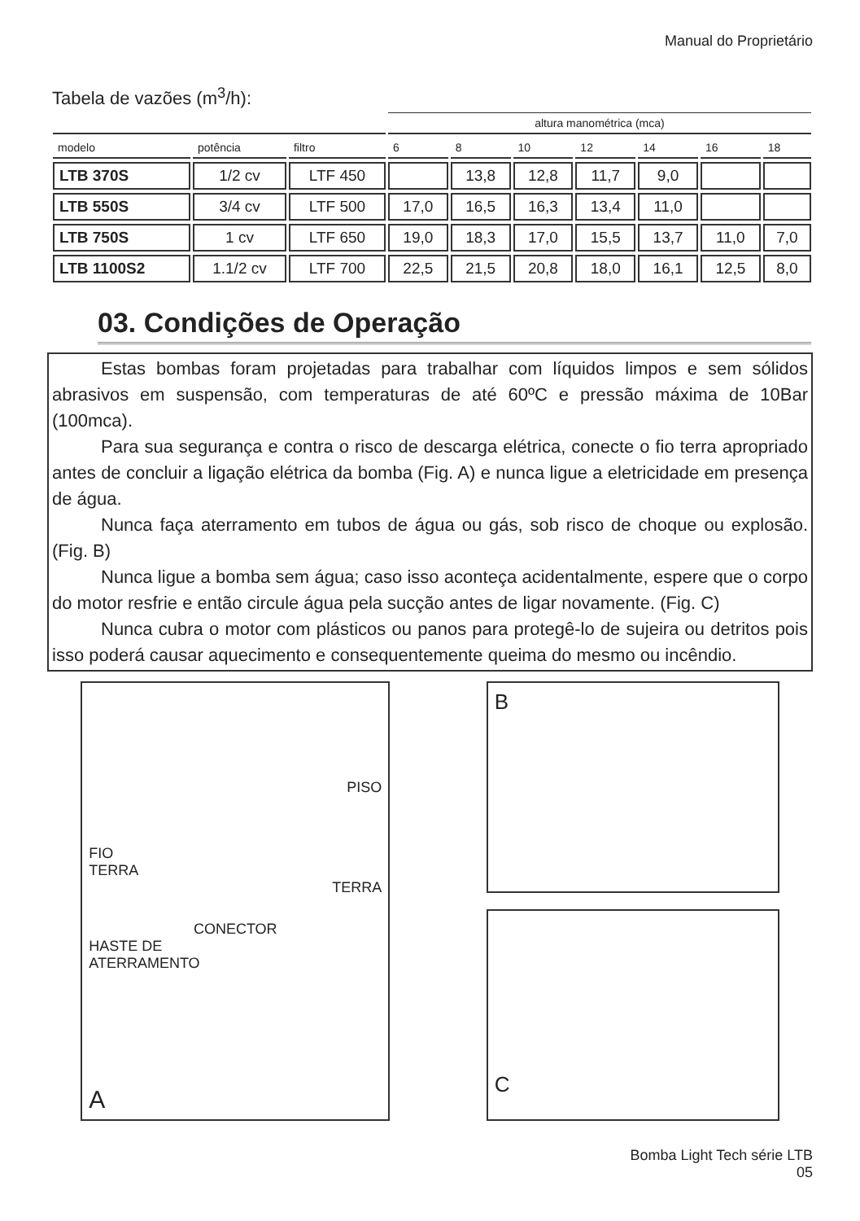Manual do Proprietário
Tabela de vazões (m<sup>3</sup>/h):
| | | | altura manométrica (mca) | | | | | | |
| --- | --- | --- | --- | --- | --- | --- | --- | --- | --- |
| modelo | potência | filtro | 6 | 8 | 10 | 12 | 14 | 16 | 18 |
| LTB 370S | 1/2 cv | LTF 450 | | 13,8 | 12,8 | 11,7 | 9,0 | | |
| LTB 550S | 3/4 cv | LTF 500 | 17,0 | 16,5 | 16,3 | 13,4 | 11,0 | | |
| LTB 750S | 1 cv | LTF 650 | 19,0 | 18,3 | 17,0 | 15,5 | 13,7 | 11,0 | 7,0 |
| LTB 1100S2 | 1.1/2 cv | LTF 700 | 22,5 | 21,5 | 20,8 | 18,0 | 16,1 | 12,5 | 8,0 |
03. Condições de Operação
Estas bombas foram projetadas para trabalhar com líquidos limpos e sem sólidos abrasivos em suspensão, com temperaturas de até 60ºC e pressão máxima de 10Bar (100mca).
Para sua segurança e contra o risco de descarga elétrica, conecte o fio terra apropriado antes de concluir a ligação elétrica da bomba (Fig. A) e nunca ligue a eletricidade em presença de água.
Nunca faça aterramento em tubos de água ou gás, sob risco de choque ou explosão. (Fig. B)
Nunca ligue a bomba sem água; caso isso aconteça acidentalmente, espere que o corpo do motor resfrie e então circule água pela sucção antes de ligar novamente. (Fig. C)
Nunca cubra o motor com plásticos ou panos para protegê-lo de sujeira ou detritos pois isso poderá causar aquecimento e consequentemente queima do mesmo ou incêndio.
PISO
FIO
TERRA
TERRA
CONECTOR
HASTE DE
ATERRAMENTO
A
B
C
Bomba Light Tech série LTB
05